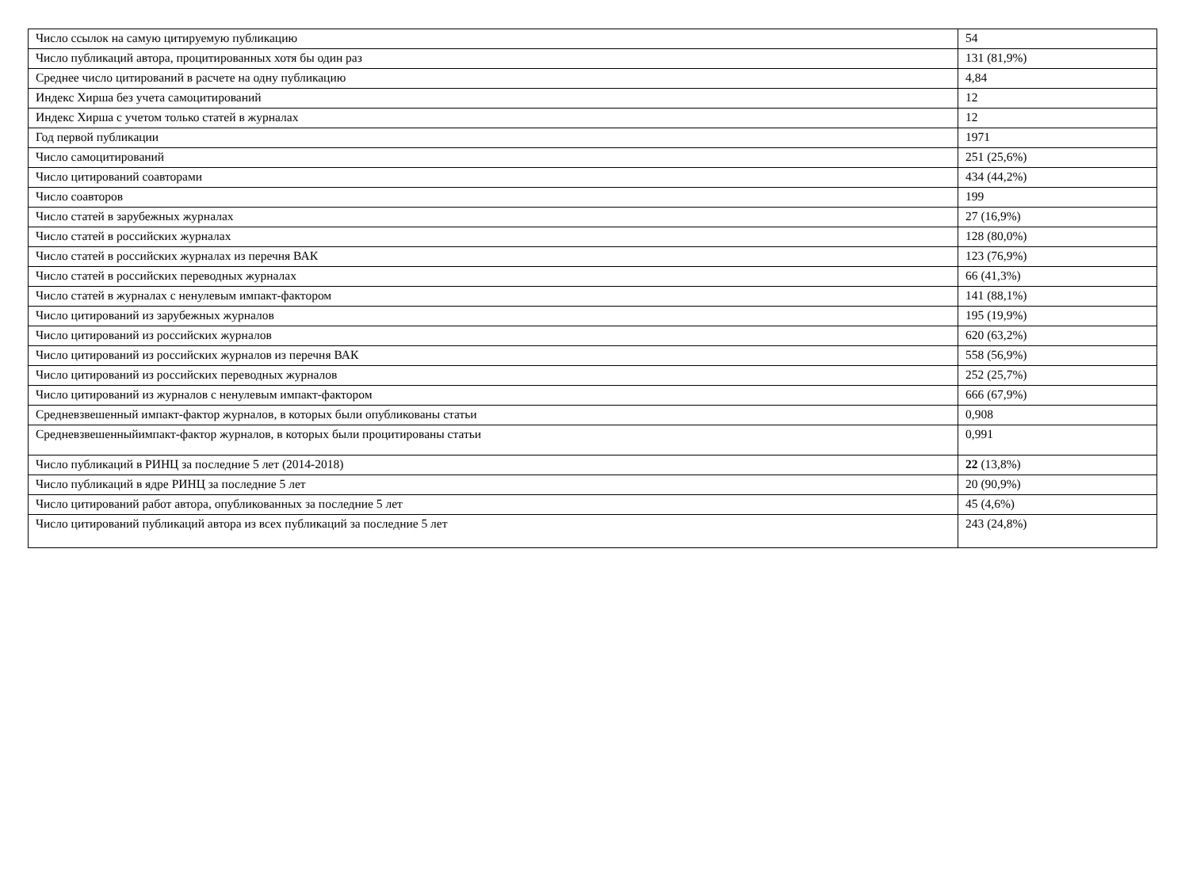| Число ссылок на самую цитируемую публикацию | 54 |
| Число публикаций автора, процитированных хотя бы один раз | 131 (81,9%) |
| Среднее число цитирований в расчете на одну публикацию | 4,84 |
| Индекс Хирша без учета самоцитирований | 12 |
| Индекс Хирша с учетом только статей в журналах | 12 |
| Год первой публикации | 1971 |
| Число самоцитирований | 251 (25,6%) |
| Число цитирований соавторами | 434 (44,2%) |
| Число соавторов | 199 |
| Число статей в зарубежных журналах | 27 (16,9%) |
| Число статей в российских журналах | 128 (80,0%) |
| Число статей в российских журналах из перечня ВАК | 123 (76,9%) |
| Число статей в российских переводных журналах | 66 (41,3%) |
| Число статей в журналах с ненулевым импакт-фактором | 141 (88,1%) |
| Число цитирований из зарубежных журналов | 195 (19,9%) |
| Число цитирований из российских журналов | 620 (63,2%) |
| Число цитирований из российских журналов из перечня ВАК | 558 (56,9%) |
| Число цитирований из российских переводных журналов | 252 (25,7%) |
| Число цитирований из журналов с ненулевым импакт-фактором | 666 (67,9%) |
| Средневзвешенный импакт-фактор журналов, в которых были опубликованы статьи | 0,908 |
| Средневзвешенныйимпакт-фактор журналов, в которых были процитированы статьи | 0,991 |
| Число публикаций в РИНЦ за последние 5 лет (2014-2018) | 22 (13,8%) |
| Число публикаций в ядре РИНЦ за последние 5 лет | 20 (90,9%) |
| Число цитирований работ автора, опубликованных за последние 5 лет | 45 (4,6%) |
| Число цитирований публикаций автора из всех публикаций за последние 5 лет | 243 (24,8%) |